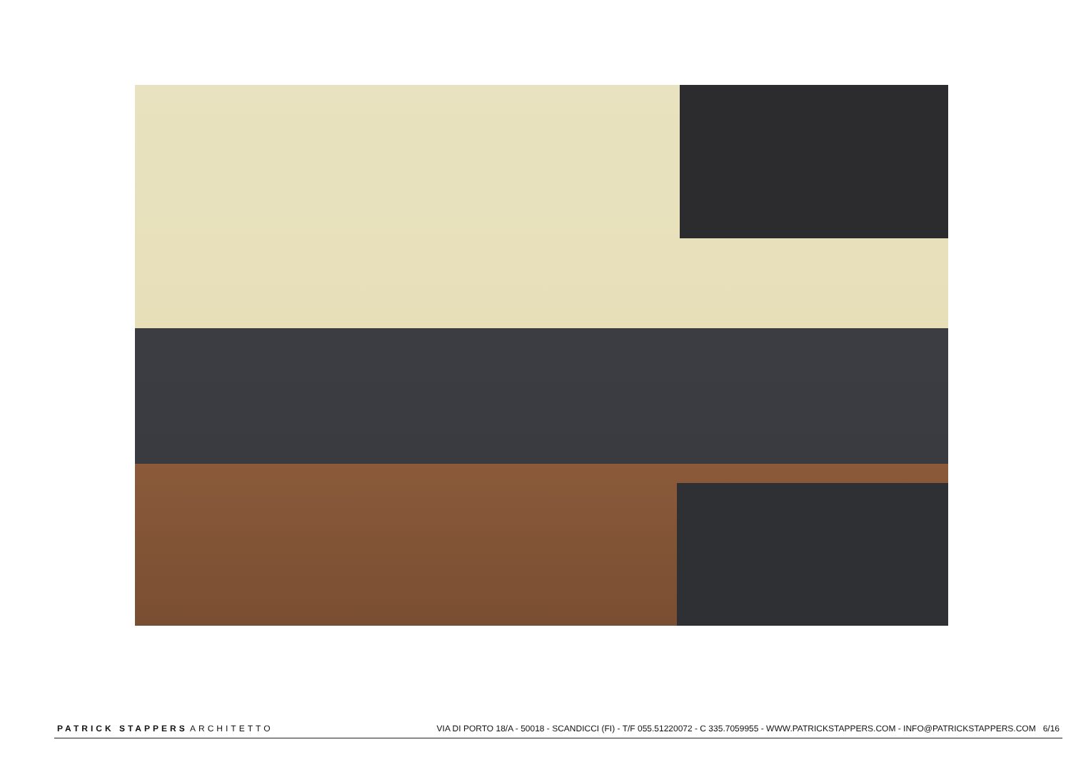PATRICK STAPPERS ARCHITETTO VIA DI PORTO 18/A - 50018 - SCANDICCI (FI) - T/F 055.51220072 - C 335.7059955 - WWW.PATRICKSTAPPERS.COM - INFO@PATRICKSTAPPERS.COM 6/16